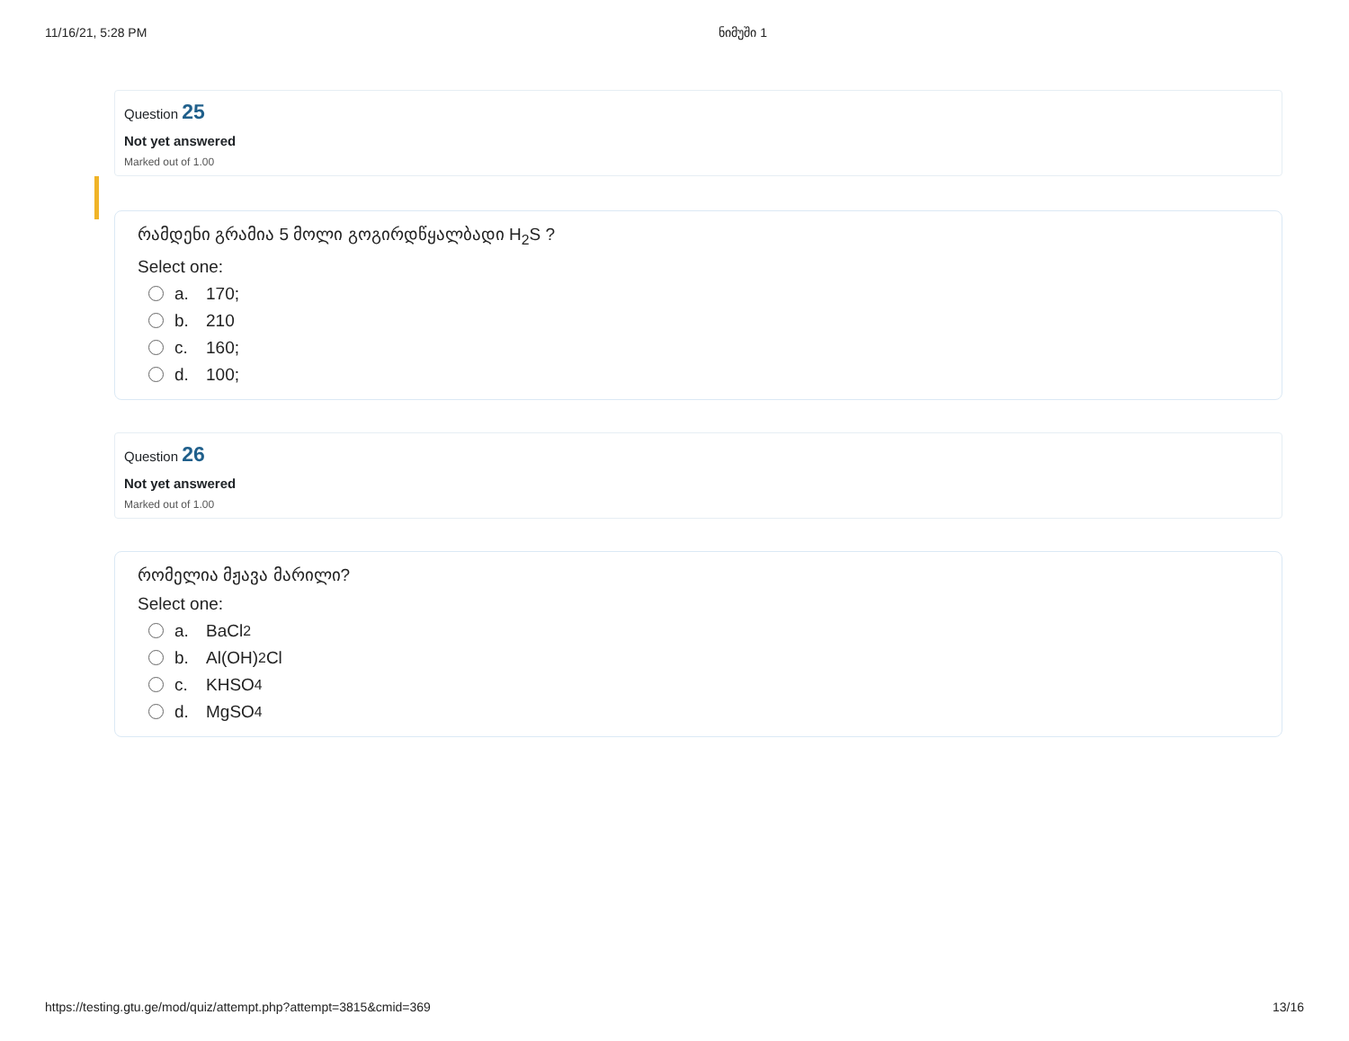11/16/21, 5:28 PM ნიმუში 1
Question 25
Not yet answered
Marked out of 1.00
რამდენი გრამია 5 მოლი გოგირდწყალბადი H<sub>2</sub>S ?
Select one:
a. 170;
b. 210
c. 160;
d. 100;
Question 26
Not yet answered
Marked out of 1.00
რომელია მჟავა მარილი?
Select one:
a. BaCl<sub>2</sub>
b. Al(OH)<sub>2</sub>Cl
c. KHSO<sub>4</sub>
d. MgSO<sub>4</sub>
https://testing.gtu.ge/mod/quiz/attempt.php?attempt=3815&cmid=369 13/16